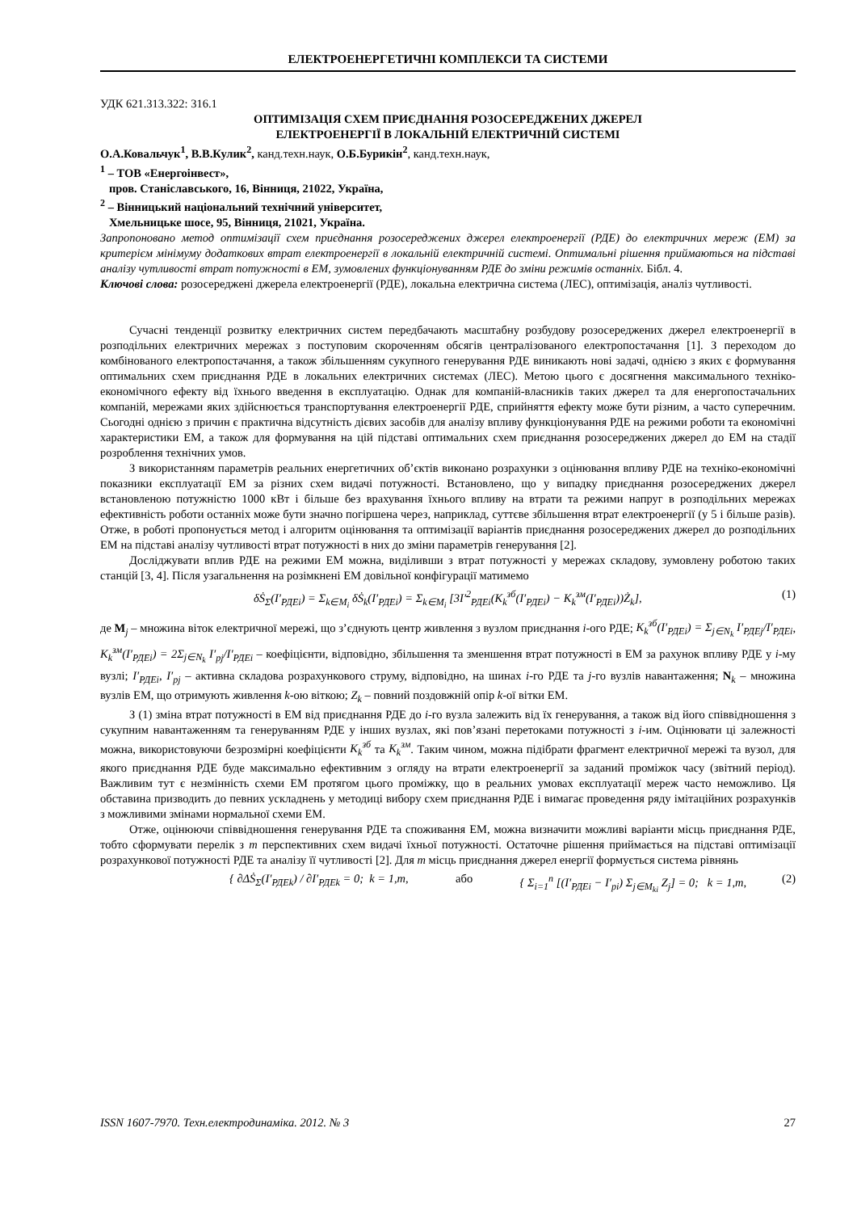ЕЛЕКТРОЕНЕРГЕТИЧНІ КОМПЛЕКСИ ТА СИСТЕМИ
УДК 621.313.322: 316.1
ОПТИМІЗАЦІЯ СХЕМ ПРИЄДНАННЯ РОЗОСЕРЕДЖЕНИХ ДЖЕРЕЛ
ЕЛЕКТРОЕНЕРГІЇ В ЛОКАЛЬНІЙ ЕЛЕКТРИЧНІЙ СИСТЕМІ
О.А.Ковальчук<sup>1</sup>, В.В.Кулик<sup>2</sup>, канд.техн.наук, О.Б.Бурикін<sup>2</sup>, канд.техн.наук,
<sup>1</sup> – ТОВ «Енергоінвест»,
пров. Станіславського, 16, Вінниця, 21022, Україна,
<sup>2</sup> – Вінницький національний технічний університет,
Хмельницьке шосе, 95, Вінниця, 21021, Україна.
Запропоновано метод оптимізації схем приєднання розосереджених джерел електроенергії (РДЕ) до електричних мереж (ЕМ) за критерієм мінімуму додаткових втрат електроенергії в локальній електричній системі. Оптимальні рішення приймаються на підставі аналізу чутливості втрат потужності в ЕМ, зумовлених функціонуванням РДЕ до зміни режимів останніх. Бібл. 4.
Ключові слова: розосереджені джерела електроенергії (РДЕ), локальна електрична система (ЛЕС), оптимізація, аналіз чутливості.
Сучасні тенденції розвитку електричних систем передбачають масштабну розбудову розосереджених джерел електроенергії в розподільних електричних мережах з поступовим скороченням обсягів централізованого електропостачання [1]. З переходом до комбінованого електропостачання, а також збільшенням сукупного генерування РДЕ виникають нові задачі, однією з яких є формування оптимальних схем приєднання РДЕ в локальних електричних системах (ЛЕС). Метою цього є досягнення максимального техніко-економічного ефекту від їхнього введення в експлуатацію. Однак для компаній-власників таких джерел та для енергопостачальних компаній, мережами яких здійснюється транспортування електроенергії РДЕ, сприйняття ефекту може бути різним, а часто суперечним. Сьогодні однією з причин є практична відсутність дієвих засобів для аналізу впливу функціонування РДЕ на режими роботи та економічні характеристики ЕМ, а також для формування на цій підставі оптимальних схем приєднання розосереджених джерел до ЕМ на стадії розроблення технічних умов.
З використанням параметрів реальних енергетичних об’єктів виконано розрахунки з оцінювання впливу РДЕ на техніко-економічні показники експлуатації ЕМ за різних схем видачі потужності. Встановлено, що у випадку приєднання розосереджених джерел встановленою потужністю 1000 кВт і більше без врахування їхнього впливу на втрати та режими напруг в розподільних мережах ефективність роботи останніх може бути значно погіршена через, наприклад, суттєве збільшення втрат електроенергії (у 5 і більше разів). Отже, в роботі пропонується метод і алгоритм оцінювання та оптимізації варіантів приєднання розосереджених джерел до розподільних ЕМ на підставі аналізу чутливості втрат потужності в них до зміни параметрів генерування [2].
Досліджувати вплив РДЕ на режими ЕМ можна, виділивши з втрат потужності у мережах складову, зумовлену роботою таких станцій [3, 4]. Після узагальнення на розімкнені ЕМ довільної конфігурації матимемо
δṠ<sub>Σ</sub>(I′<sub>РДЕi</sub>) = Σ<sub>k∈M<sub>i</sub></sub> δṠ<sub>k</sub>(I′<sub>РДЕi</sub>) = Σ<sub>k∈M<sub>i</sub></sub> [3I′<sup>2</sup><sub>РДЕi</sub>(K<sub>k</sub><sup>зб</sup>(I′<sub>РДЕi</sub>) − K<sub>k</sub><sup>зм</sup>(I′<sub>РДЕi</sub>))Ż<sub>k</sub>], (1)
де M<sub>j</sub> – множина віток електричної мережі, що з’єднують центр живлення з вузлом приєднання i-ого РДЕ; K<sub>k</sub><sup>зб</sup>(I′<sub>РДЕi</sub>) = Σ<sub>j∈N<sub>k</sub></sub> I′<sub>РДЕj</sub>/I′<sub>РДЕi</sub>, K<sub>k</sub><sup>зм</sup>(I′<sub>РДЕi</sub>) = 2Σ<sub>j∈N<sub>k</sub></sub> I′<sub>pj</sub>/I′<sub>РДЕi</sub> – коефіцієнти, відповідно, збільшення та зменшення втрат потужності в ЕМ за рахунок впливу РДЕ у i-му вузлі; I′<sub>РДЕi</sub>, I′<sub>pj</sub> – активна складова розрахункового струму, відповідно, на шинах i-го РДЕ та j-го вузлів навантаження; N<sub>k</sub> – множина вузлів ЕМ, що отримують живлення k-ою віткою; Z<sub>k</sub> – повний поздовжній опір k-ої вітки ЕМ.
З (1) зміна втрат потужності в ЕМ від приєднання РДЕ до i-го вузла залежить від їх генерування, а також від його співвідношення з сукупним навантаженням та генеруванням РДЕ у інших вузлах, які пов’язані перетоками потужності з i-им. Оцінювати ці залежності можна, використовуючи безрозмірні коефіцієнти K<sub>k</sub><sup>зб</sup> та K<sub>k</sub><sup>зм</sup>. Таким чином, можна підібрати фрагмент електричної мережі та вузол, для якого приєднання РДЕ буде максимально ефективним з огляду на втрати електроенергії за заданий проміжок часу (звітний період). Важливим тут є незмінність схеми ЕМ протягом цього проміжку, що в реальних умовах експлуатації мереж часто неможливо. Ця обставина призводить до певних ускладнень у методиці вибору схем приєднання РДЕ і вимагає проведення ряду імітаційних розрахунків з можливими змінами нормальної схеми ЕМ.
Отже, оцінюючи співвідношення генерування РДЕ та споживання ЕМ, можна визначити можливі варіанти місць приєднання РДЕ, тобто сформувати перелік з m перспективних схем видачі їхньої потужності. Остаточне рішення приймається на підставі оптимізації розрахункової потужності РДЕ та аналізу її чутливості [2]. Для m місць приєднання джерел енергії формується система рівнянь
{ ∂ΔṠ<sub>Σ</sub>(I′<sub>РДЕk</sub>) / ∂I′<sub>РДЕk</sub> = 0; k = 1,m, або { Σ<sub>i=1</sub><sup>n</sup> [(I′<sub>РДЕi</sub> − I′<sub>pi</sub>) Σ<sub>j∈M<sub>ki</sub></sub> Z<sub>j</sub>] = 0; k = 1,m, (2)
ISSN 1607-7970. Техн.електродинаміка. 2012. № 3 27